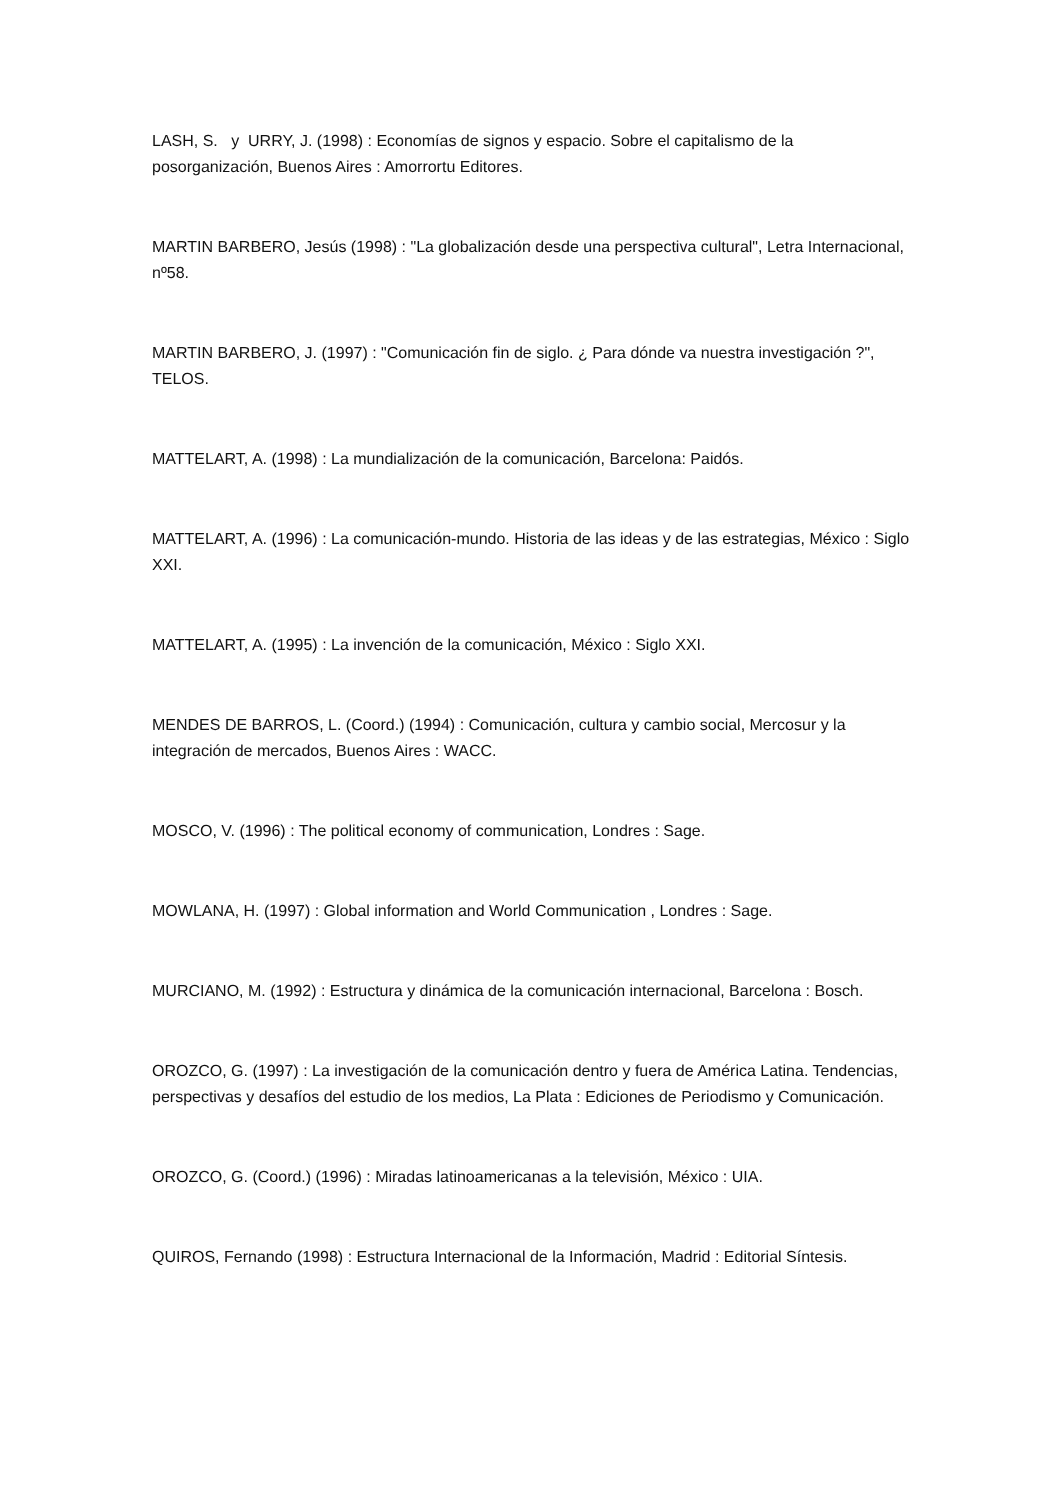LASH, S. y URRY, J. (1998) : Economías de signos y espacio. Sobre el capitalismo de la posorganización, Buenos Aires : Amorrortu Editores.
MARTIN BARBERO, Jesús (1998) : "La globalización desde una perspectiva cultural", Letra Internacional, nº58.
MARTIN BARBERO, J. (1997) : "Comunicación fin de siglo. ¿ Para dónde va nuestra investigación ?", TELOS.
MATTELART, A. (1998) : La mundialización de la comunicación, Barcelona: Paidós.
MATTELART, A. (1996) : La comunicación-mundo. Historia de las ideas y de las estrategias, México : Siglo XXI.
MATTELART, A. (1995) : La invención de la comunicación, México : Siglo XXI.
MENDES DE BARROS, L. (Coord.) (1994) : Comunicación, cultura y cambio social, Mercosur y la integración de mercados, Buenos Aires : WACC.
MOSCO, V. (1996) : The political economy of communication, Londres : Sage.
MOWLANA, H. (1997) : Global information and World Communication , Londres : Sage.
MURCIANO, M. (1992) : Estructura y dinámica de la comunicación internacional, Barcelona : Bosch.
OROZCO, G. (1997) : La investigación de la comunicación dentro y fuera de América Latina. Tendencias, perspectivas y desafíos del estudio de los medios, La Plata : Ediciones de Periodismo y Comunicación.
OROZCO, G. (Coord.) (1996) : Miradas latinoamericanas a la televisión, México : UIA.
QUIROS, Fernando (1998) : Estructura Internacional de la Información, Madrid : Editorial Síntesis.